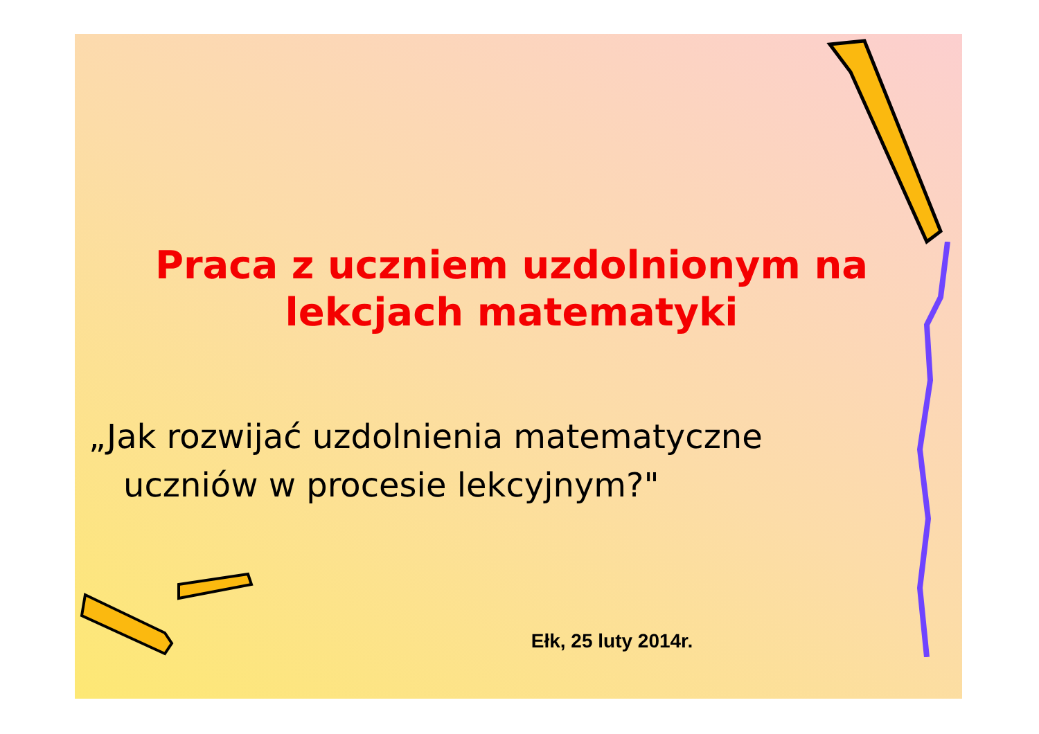Praca z uczniem uzdolnionym na
lekcjach matematyki
„Jak rozwijać uzdolnienia matematyczne
uczniów w procesie lekcyjnym?"
Ełk, 25 luty 2014r.